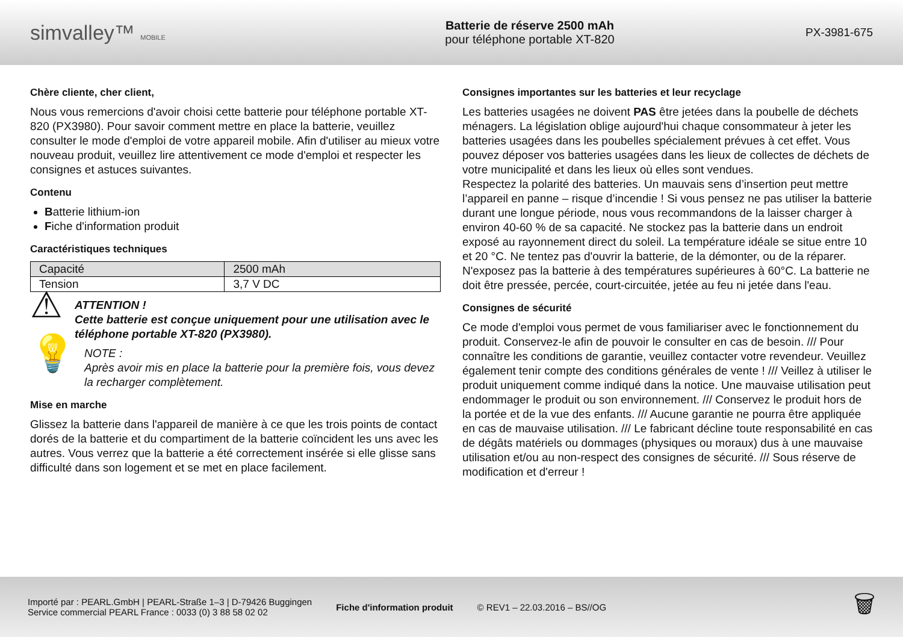simvalley™ MOBILE
Batterie de réserve 2500 mAh
pour téléphone portable XT-820
PX-3981-675
Chère cliente, cher client,
Nous vous remercions d'avoir choisi cette batterie pour téléphone portable XT-820 (PX3980). Pour savoir comment mettre en place la batterie, veuillez consulter le mode d'emploi de votre appareil mobile. Afin d'utiliser au mieux votre nouveau produit, veuillez lire attentivement ce mode d'emploi et respecter les consignes et astuces suivantes.
Contenu
Batterie lithium-ion
Fiche d'information produit
Caractéristiques techniques
| Capacité | 2500 mAh |
| Tension | 3,7 V DC |
⚠
ATTENTION !
Cette batterie est conçue uniquement pour une utilisation avec le téléphone portable XT-820 (PX3980).
💡
NOTE :
Après avoir mis en place la batterie pour la première fois, vous devez la recharger complètement.
Mise en marche
Glissez la batterie dans l'appareil de manière à ce que les trois points de contact dorés de la batterie et du compartiment de la batterie coïncident les uns avec les autres. Vous verrez que la batterie a été correctement insérée si elle glisse sans difficulté dans son logement et se met en place facilement.
Consignes importantes sur les batteries et leur recyclage
Les batteries usagées ne doivent PAS être jetées dans la poubelle de déchets ménagers. La législation oblige aujourd'hui chaque consommateur à jeter les batteries usagées dans les poubelles spécialement prévues à cet effet. Vous pouvez déposer vos batteries usagées dans les lieux de collectes de déchets de votre municipalité et dans les lieux où elles sont vendues.
Respectez la polarité des batteries. Un mauvais sens d’insertion peut mettre l’appareil en panne – risque d’incendie ! Si vous pensez ne pas utiliser la batterie durant une longue période, nous vous recommandons de la laisser charger à environ 40-60 % de sa capacité. Ne stockez pas la batterie dans un endroit exposé au rayonnement direct du soleil. La température idéale se situe entre 10 et 20 °C. Ne tentez pas d'ouvrir la batterie, de la démonter, ou de la réparer. N'exposez pas la batterie à des températures supérieures à 60°C. La batterie ne doit être pressée, percée, court-circuitée, jetée au feu ni jetée dans l'eau.
Consignes de sécurité
Ce mode d'emploi vous permet de vous familiariser avec le fonctionnement du produit. Conservez-le afin de pouvoir le consulter en cas de besoin. /// Pour connaître les conditions de garantie, veuillez contacter votre revendeur. Veuillez également tenir compte des conditions générales de vente ! /// Veillez à utiliser le produit uniquement comme indiqué dans la notice. Une mauvaise utilisation peut endommager le produit ou son environnement. /// Conservez le produit hors de la portée et de la vue des enfants. /// Aucune garantie ne pourra être appliquée en cas de mauvaise utilisation. /// Le fabricant décline toute responsabilité en cas de dégâts matériels ou dommages (physiques ou moraux) dus à une mauvaise utilisation et/ou au non-respect des consignes de sécurité. /// Sous réserve de modification et d'erreur !
Importé par : PEARL.GmbH | PEARL-Straße 1–3 | D-79426 Buggingen
Service commercial PEARL France : 0033 (0) 3 88 58 02 02
Fiche d'information produit © REV1 – 22.03.2016 – BS//OG
🗑